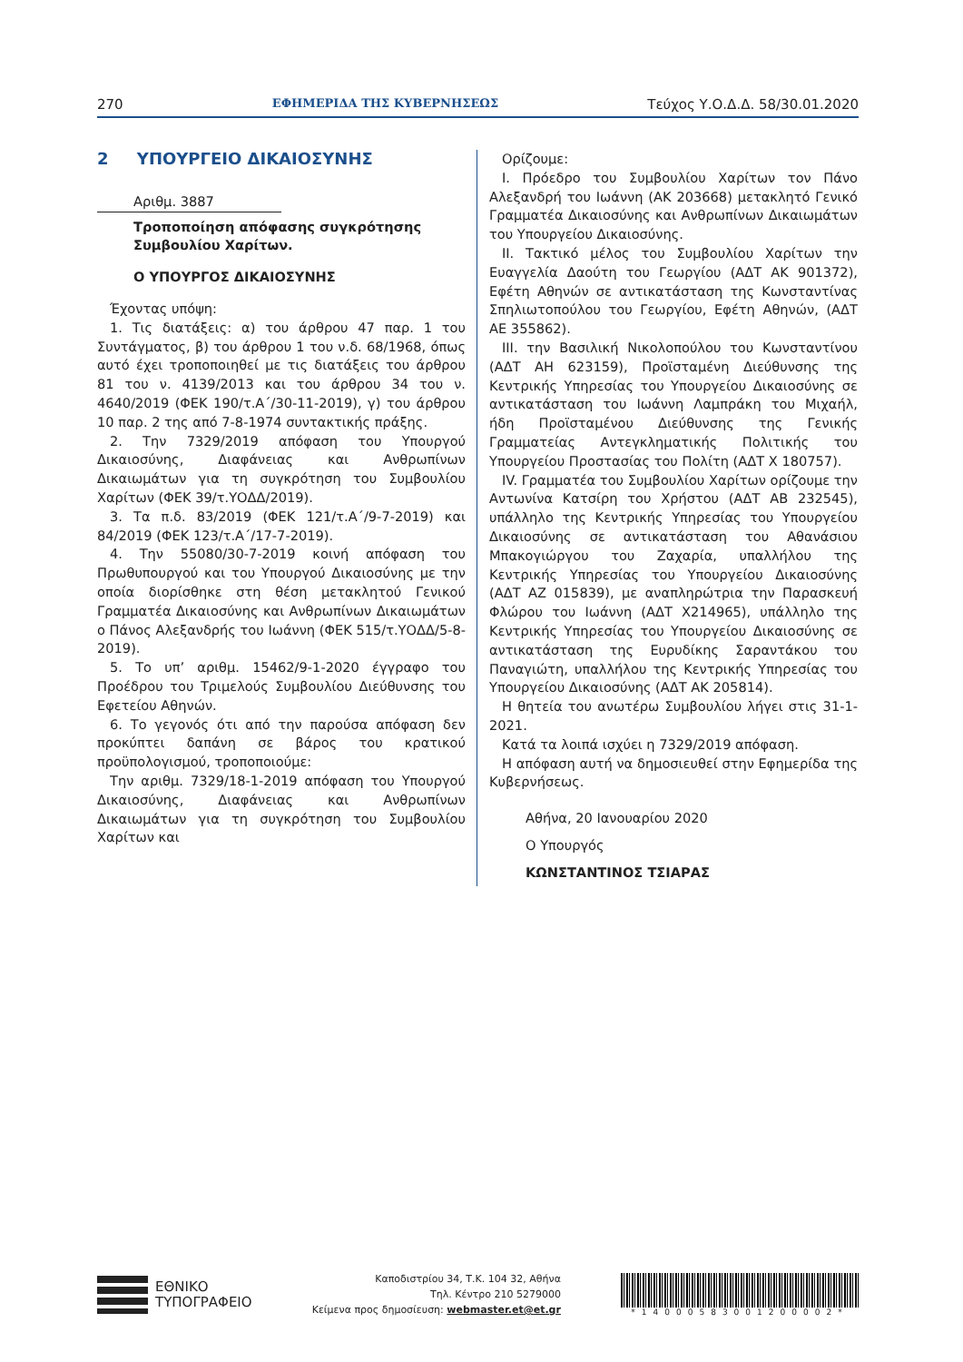270 ΕΦΗΜΕΡΙΔΑ ΤΗΣ ΚΥΒΕΡΝΗΣΕΩΣ Τεύχος Υ.Ο.Δ.Δ. 58/30.01.2020
2 ΥΠΟΥΡΓΕΙΟ ΔΙΚΑΙΟΣΥΝΗΣ
Αριθμ. 3887
Τροποποίηση απόφασης συγκρότησης Συμβουλίου Χαρίτων.
Ο ΥΠΟΥΡΓΟΣ ΔΙΚΑΙΟΣΥΝΗΣ
Έχοντας υπόψη:
1. Τις διατάξεις: α) του άρθρου 47 παρ. 1 του Συντάγματος, β) του άρθρου 1 του ν.δ. 68/1968, όπως αυτό έχει τροποποιηθεί με τις διατάξεις του άρθρου 81 του ν. 4139/2013 και του άρθρου 34 του ν. 4640/2019 (ΦΕΚ 190/τ.Α΄/30-11-2019), γ) του άρθρου 10 παρ. 2 της από 7-8-1974 συντακτικής πράξης.
2. Την 7329/2019 απόφαση του Υπουργού Δικαιοσύνης, Διαφάνειας και Ανθρωπίνων Δικαιωμάτων για τη συγκρότηση του Συμβουλίου Χαρίτων (ΦΕΚ 39/τ.ΥΟΔΔ/2019).
3. Τα π.δ. 83/2019 (ΦΕΚ 121/τ.Α΄/9-7-2019) και 84/2019 (ΦΕΚ 123/τ.Α΄/17-7-2019).
4. Την 55080/30-7-2019 κοινή απόφαση του Πρωθυπουργού και του Υπουργού Δικαιοσύνης με την οποία διορίσθηκε στη θέση μετακλητού Γενικού Γραμματέα Δικαιοσύνης και Ανθρωπίνων Δικαιωμάτων ο Πάνος Αλεξανδρής του Ιωάννη (ΦΕΚ 515/τ.ΥΟΔΔ/5-8-2019).
5. Το υπ’ αριθμ. 15462/9-1-2020 έγγραφο του Προέδρου του Τριμελούς Συμβουλίου Διεύθυνσης του Εφετείου Αθηνών.
6. Το γεγονός ότι από την παρούσα απόφαση δεν προκύπτει δαπάνη σε βάρος του κρατικού προϋπολογισμού, τροποποιούμε:
Την αριθμ. 7329/18-1-2019 απόφαση του Υπουργού Δικαιοσύνης, Διαφάνειας και Ανθρωπίνων Δικαιωμάτων για τη συγκρότηση του Συμβουλίου Χαρίτων και
Ορίζουμε:
Ι. Πρόεδρο του Συμβουλίου Χαρίτων τον Πάνο Αλεξανδρή του Ιωάννη (ΑΚ 203668) μετακλητό Γενικό Γραμματέα Δικαιοσύνης και Ανθρωπίνων Δικαιωμάτων του Υπουργείου Δικαιοσύνης.
ΙΙ. Τακτικό μέλος του Συμβουλίου Χαρίτων την Ευαγγελία Δαούτη του Γεωργίου (ΑΔΤ ΑΚ 901372), Εφέτη Αθηνών σε αντικατάσταση της Κωνσταντίνας Σπηλιωτοπούλου του Γεωργίου, Εφέτη Αθηνών, (ΑΔΤ ΑΕ 355862).
ΙΙΙ. την Βασιλική Νικολοπούλου του Κωνσταντίνου (ΑΔΤ ΑΗ 623159), Προϊσταμένη Διεύθυνσης της Κεντρικής Υπηρεσίας του Υπουργείου Δικαιοσύνης σε αντικατάσταση του Ιωάννη Λαμπράκη του Μιχαήλ, ήδη Προϊσταμένου Διεύθυνσης της Γενικής Γραμματείας Αντεγκληματικής Πολιτικής του Υπουργείου Προστασίας του Πολίτη (ΑΔΤ Χ 180757).
ΙV. Γραμματέα του Συμβουλίου Χαρίτων ορίζουμε την Αντωνίνα Κατσίρη του Χρήστου (ΑΔΤ ΑΒ 232545), υπάλληλο της Κεντρικής Υπηρεσίας του Υπουργείου Δικαιοσύνης σε αντικατάσταση του Αθανάσιου Μπακογιώργου του Ζαχαρία, υπαλλήλου της Κεντρικής Υπηρεσίας του Υπουργείου Δικαιοσύνης (ΑΔΤ ΑΖ 015839), με αναπληρώτρια την Παρασκευή Φλώρου του Ιωάννη (ΑΔΤ Χ214965), υπάλληλο της Κεντρικής Υπηρεσίας του Υπουργείου Δικαιοσύνης σε αντικατάσταση της Ευρυδίκης Σαραντάκου του Παναγιώτη, υπαλλήλου της Κεντρικής Υπηρεσίας του Υπουργείου Δικαιοσύνης (ΑΔΤ ΑΚ 205814).
Η θητεία του ανωτέρω Συμβουλίου λήγει στις 31-1-2021.
Κατά τα λοιπά ισχύει η 7329/2019 απόφαση.
Η απόφαση αυτή να δημοσιευθεί στην Εφημερίδα της Κυβερνήσεως.
Αθήνα, 20 Ιανουαρίου 2020
Ο Υπουργός
ΚΩΝΣΤΑΝΤΙΝΟΣ ΤΣΙΑΡΑΣ
ΕΘΝΙΚΟ
ΤΥΠΟΓΡΑΦΕΙΟ
Καποδιστρίου 34, Τ.Κ. 104 32, Αθήνα
Τηλ. Κέντρο 210 5279000
Κείμενα προς δημοσίευση: webmaster.et@et.gr
*14000583001200002*